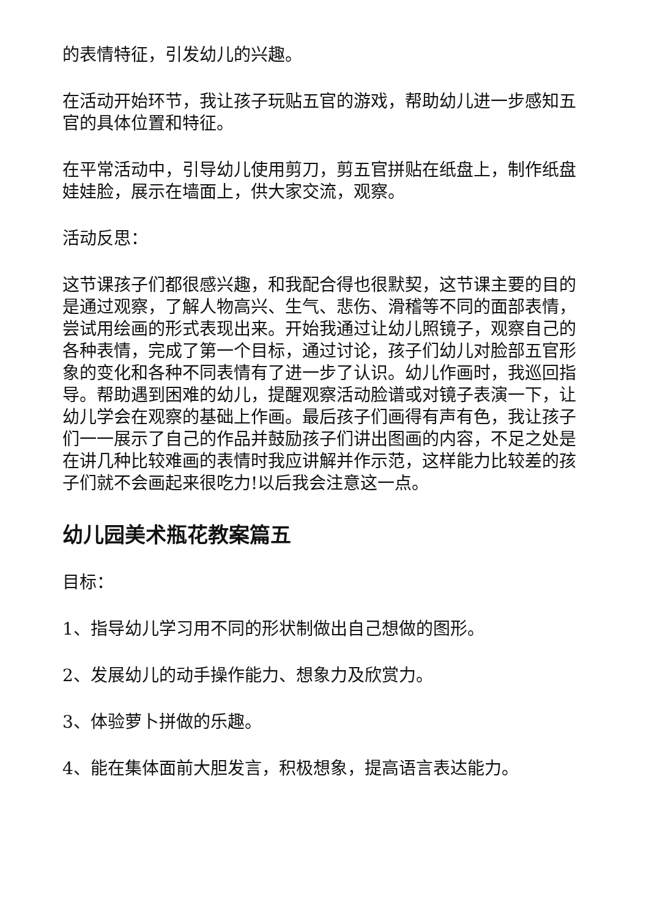的表情特征，引发幼儿的兴趣。
在活动开始环节，我让孩子玩贴五官的游戏，帮助幼儿进一步感知五官的具体位置和特征。
在平常活动中，引导幼儿使用剪刀，剪五官拼贴在纸盘上，制作纸盘娃娃脸，展示在墙面上，供大家交流，观察。
活动反思：
这节课孩子们都很感兴趣，和我配合得也很默契，这节课主要的目的是通过观察，了解人物高兴、生气、悲伤、滑稽等不同的面部表情，尝试用绘画的形式表现出来。开始我通过让幼儿照镜子，观察自己的各种表情，完成了第一个目标，通过讨论，孩子们幼儿对脸部五官形象的变化和各种不同表情有了进一步了认识。幼儿作画时，我巡回指导。帮助遇到困难的幼儿，提醒观察活动脸谱或对镜子表演一下，让幼儿学会在观察的基础上作画。最后孩子们画得有声有色，我让孩子们一一展示了自己的作品并鼓励孩子们讲出图画的内容，不足之处是在讲几种比较难画的表情时我应讲解并作示范，这样能力比较差的孩子们就不会画起来很吃力!以后我会注意这一点。
幼儿园美术瓶花教案篇五
目标：
1、指导幼儿学习用不同的形状制做出自己想做的图形。
2、发展幼儿的动手操作能力、想象力及欣赏力。
3、体验萝卜拼做的乐趣。
4、能在集体面前大胆发言，积极想象，提高语言表达能力。